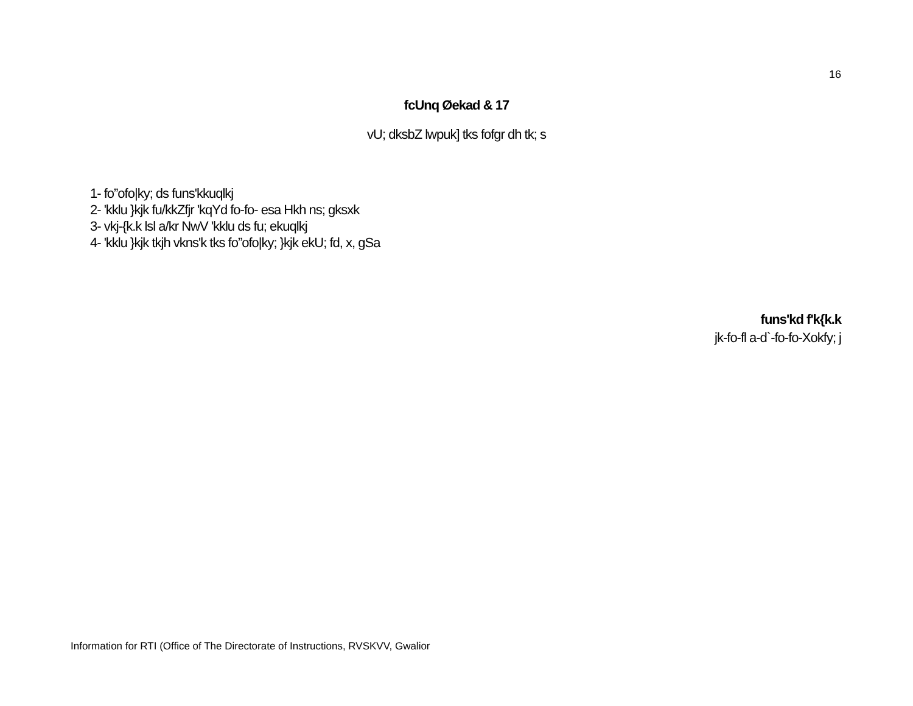16
fcUnq Øekad & 17
vU; dksbZ lwpuk] tks fofgr dh tk; s
1- fo”ofo|ky; ds funs'kkuqlkj
2- 'kklu }kjk fu/kkZfjr 'kqYd fo-fo- esa Hkh ns; gksxk
3- vkj-{k.k lsl a/kr NwV 'kklu ds fu; ekuqlkj
4- 'kklu }kjk tkjh vkns'k tks fo”ofo|ky; }kjk ekU; fd, x, gSa
funs'kd f'k{k.k
jk-fo-fl a-d`-fo-fo-Xokfy; j
Information for RTI (Office of The Directorate of Instructions, RVSKVV, Gwalior